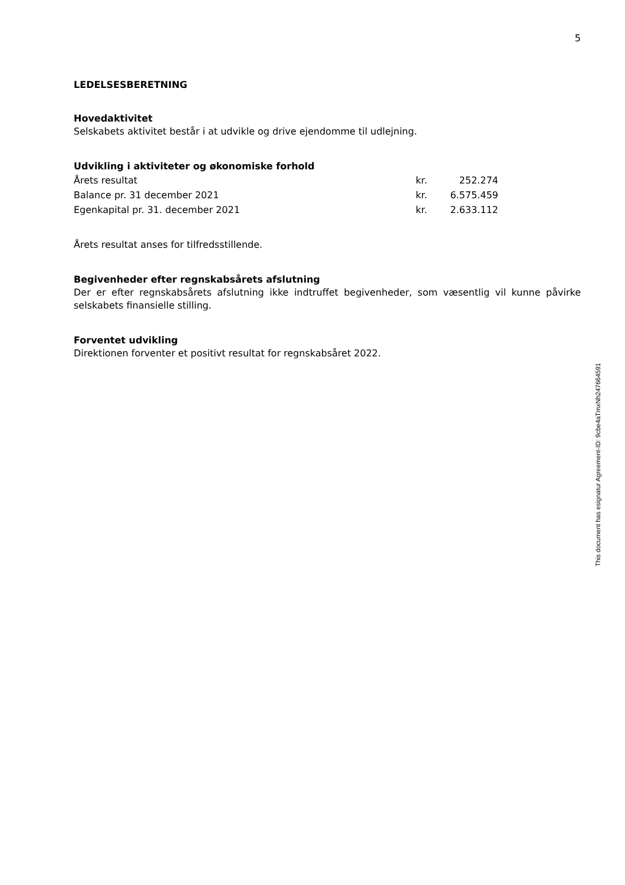5
LEDELSESBERETNING
Hovedaktivitet
Selskabets aktivitet består i at udvikle og drive ejendomme til udlejning.
Udvikling i aktiviteter og økonomiske forhold
| Årets resultat | kr. | 252.274 |
| Balance pr. 31 december 2021 | kr. | 6.575.459 |
| Egenkapital pr. 31. december 2021 | kr. | 2.633.112 |
Årets resultat anses for tilfredsstillende.
Begivenheder efter regnskabsårets afslutning
Der er efter regnskabsårets afslutning ikke indtruffet begivenheder, som væsentlig vil kunne påvirke selskabets finansielle stilling.
Forventet udvikling
Direktionen forventer et positivt resultat for regnskabsåret 2022.
This document has esignatur Agreement-ID: 9cbe4aTmxNh247664591